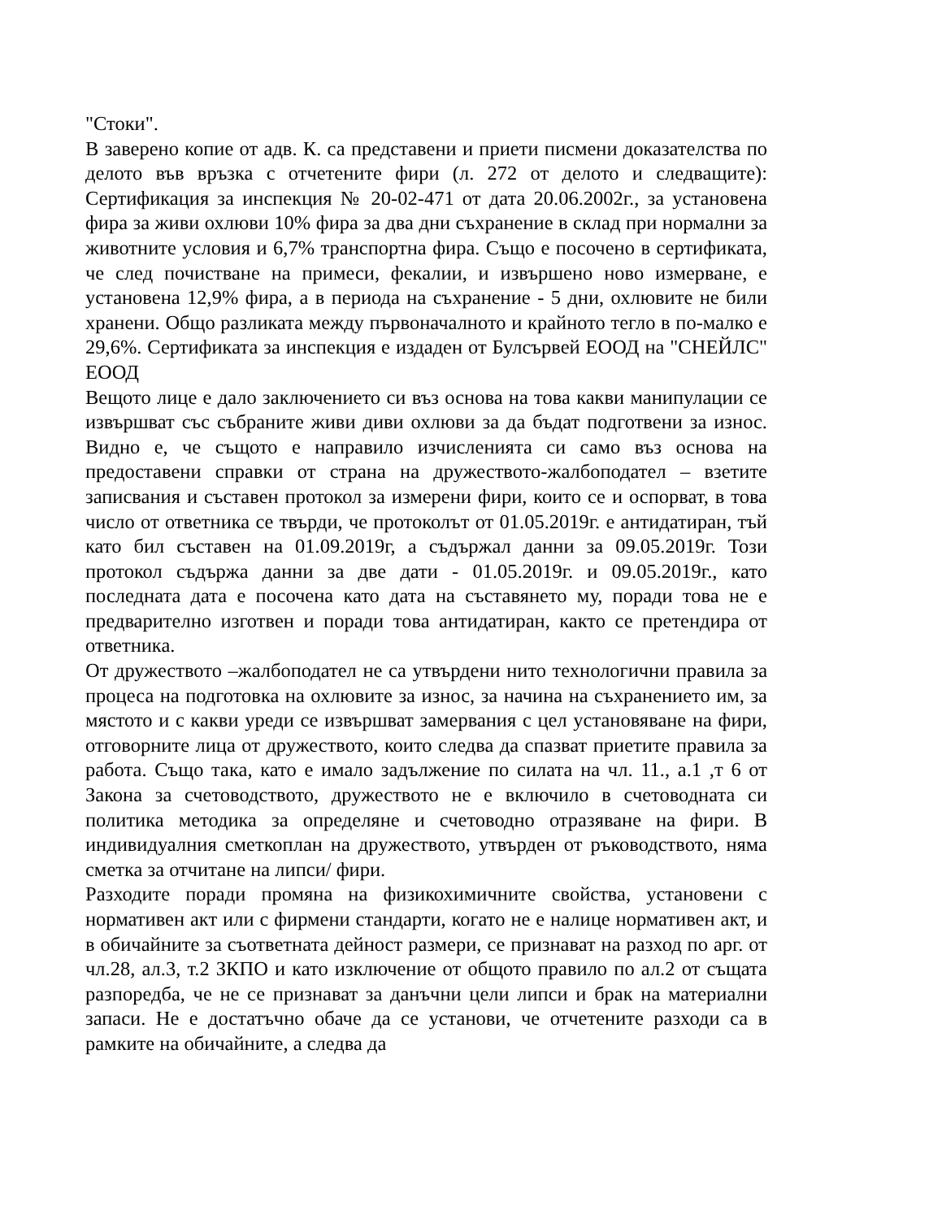"Стоки".
В заверено копие от адв. К. са представени и приети писмени доказателства по делото във връзка с отчетените фири (л. 272 от делото и следващите): Сертификация за инспекция № 20-02-471 от дата 20.06.2002г., за установена фира за живи охлюви 10% фира за два дни съхранение в склад при нормални за животните условия и 6,7% транспортна фира. Също е посочено в сертификата, че след почистване на примеси, фекалии, и извършено ново измерване, е установена 12,9% фира, а в периода на съхранение - 5 дни, охлювите не били хранени. Общо разликата между първоначалното и крайното тегло в по-малко е 29,6%. Сертификата за инспекция е издаден от Булсървей ЕООД на "СНЕЙЛС" ЕООД
Вещото лице е дало заключението си въз основа на това какви манипулации се извършват със събраните живи диви охлюви за да бъдат подготвени за износ. Видно е, че същото е направило изчисленията си само въз основа на предоставени справки от страна на дружеството-жалбоподател – взетите записвания и съставен протокол за измерени фири, които се и оспорват, в това число от ответника се твърди, че протоколът от 01.05.2019г. е антидатиран, тъй като бил съставен на 01.09.2019г, а съдържал данни за 09.05.2019г. Този протокол съдържа данни за две дати - 01.05.2019г. и 09.05.2019г., като последната дата е посочена като дата на съставянето му, поради това не е предварително изготвен и поради това антидатиран, както се претендира от ответника.
От дружеството –жалбоподател не са утвърдени нито технологични правила за процеса на подготовка на охлювите за износ, за начина на съхранението им, за мястото и с какви уреди се извършват замервания с цел установяване на фири, отговорните лица от дружеството, които следва да спазват приетите правила за работа. Също така, като е имало задължение по силата на чл. 11., а.1 ,т 6 от Закона за счетоводството, дружеството не е включило в счетоводната си политика методика за определяне и счетоводно отразяване на фири. В индивидуалния сметкоплан на дружеството, утвърден от ръководството, няма сметка за отчитане на липси/ фири.
Разходите поради промяна на физикохимичните свойства, установени с нормативен акт или с фирмени стандарти, когато не е налице нормативен акт, и в обичайните за съответната дейност размери, се признават на разход по арг. от чл.28, ал.3, т.2 ЗКПО и като изключение от общото правило по ал.2 от същата разпоредба, че не се признават за данъчни цели липси и брак на материални запаси. Не е достатъчно обаче да се установи, че отчетените разходи са в рамките на обичайните, а следва да